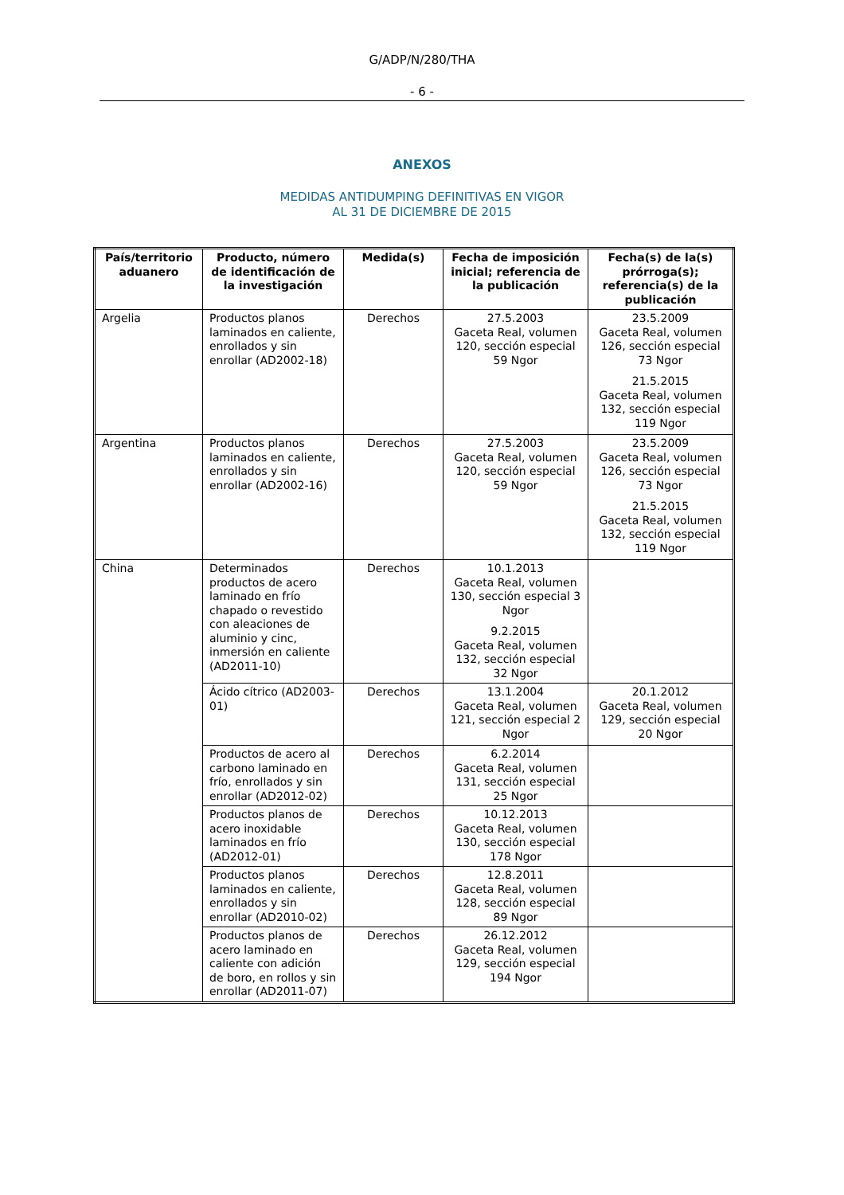G/ADP/N/280/THA
- 6 -
ANEXOS
MEDIDAS ANTIDUMPING DEFINITIVAS EN VIGOR
AL 31 DE DICIEMBRE DE 2015
| País/territorio aduanero | Producto, número de identificación de la investigación | Medida(s) | Fecha de imposición inicial; referencia de la publicación | Fecha(s) de la(s) prórroga(s); referencia(s) de la publicación |
| --- | --- | --- | --- | --- |
| Argelia | Productos planos laminados en caliente, enrollados y sin enrollar (AD2002-18) | Derechos | 27.5.2003 Gaceta Real, volumen 120, sección especial 59 Ngor | 23.5.2009 Gaceta Real, volumen 126, sección especial 73 Ngor 21.5.2015 Gaceta Real, volumen 132, sección especial 119 Ngor |
| Argentina | Productos planos laminados en caliente, enrollados y sin enrollar (AD2002-16) | Derechos | 27.5.2003 Gaceta Real, volumen 120, sección especial 59 Ngor | 23.5.2009 Gaceta Real, volumen 126, sección especial 73 Ngor 21.5.2015 Gaceta Real, volumen 132, sección especial 119 Ngor |
| China | Determinados productos de acero laminado en frío chapado o revestido con aleaciones de aluminio y cinc, inmersión en caliente (AD2011-10) | Derechos | 10.1.2013 Gaceta Real, volumen 130, sección especial 3 Ngor 9.2.2015 Gaceta Real, volumen 132, sección especial 32 Ngor | |
| | Ácido cítrico (AD2003-01) | Derechos | 13.1.2004 Gaceta Real, volumen 121, sección especial 2 Ngor | 20.1.2012 Gaceta Real, volumen 129, sección especial 20 Ngor |
| | Productos de acero al carbono laminado en frío, enrollados y sin enrollar (AD2012-02) | Derechos | 6.2.2014 Gaceta Real, volumen 131, sección especial 25 Ngor | |
| | Productos planos de acero inoxidable laminados en frío (AD2012-01) | Derechos | 10.12.2013 Gaceta Real, volumen 130, sección especial 178 Ngor | |
| | Productos planos laminados en caliente, enrollados y sin enrollar (AD2010-02) | Derechos | 12.8.2011 Gaceta Real, volumen 128, sección especial 89 Ngor | |
| | Productos planos de acero laminado en caliente con adición de boro, en rollos y sin enrollar (AD2011-07) | Derechos | 26.12.2012 Gaceta Real, volumen 129, sección especial 194 Ngor | |